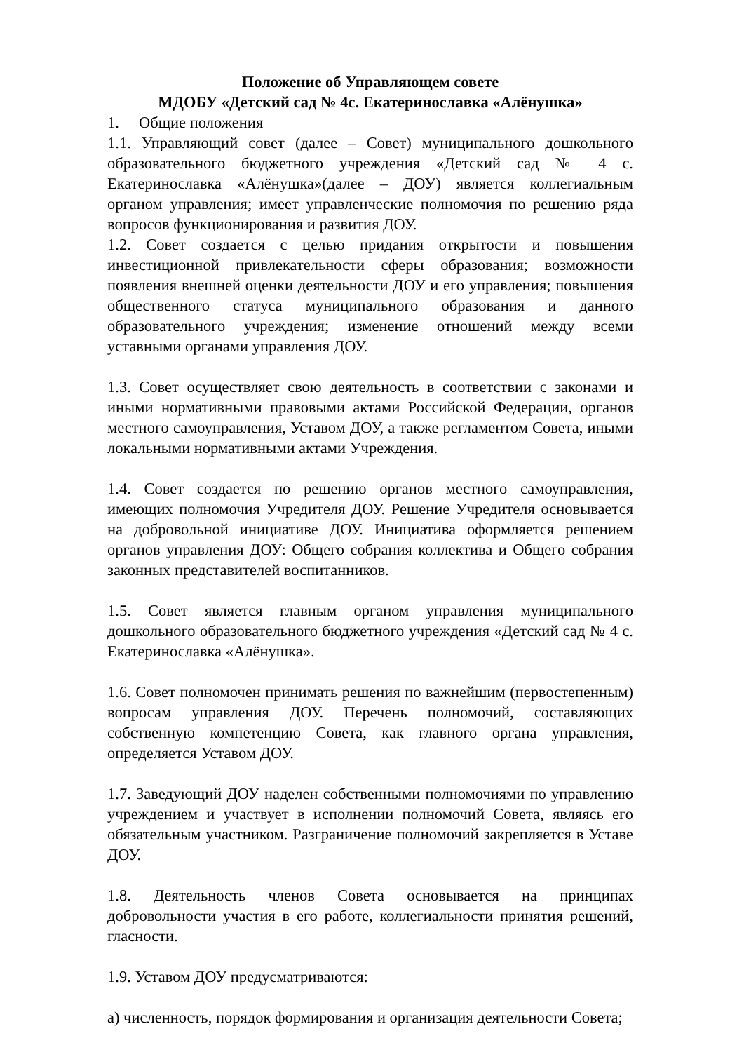Положение об Управляющем совете
МДОБУ «Детский сад № 4с. Екатеринославка «Алёнушка»
1. Общие положения
1.1. Управляющий совет (далее – Совет) муниципального дошкольного образовательного бюджетного учреждения «Детский сад № 4 с. Екатеринославка «Алёнушка»(далее – ДОУ) является коллегиальным органом управления; имеет управленческие полномочия по решению ряда вопросов функционирования и развития ДОУ.
1.2. Совет создается с целью придания открытости и повышения инвестиционной привлекательности сферы образования; возможности появления внешней оценки деятельности ДОУ и его управления; повышения общественного статуса муниципального образования и данного образовательного учреждения; изменение отношений между всеми уставными органами управления ДОУ.
1.3. Совет осуществляет свою деятельность в соответствии с законами и иными нормативными правовыми актами Российской Федерации, органов местного самоуправления, Уставом ДОУ, а также регламентом Совета, иными локальными нормативными актами Учреждения.
1.4. Совет создается по решению органов местного самоуправления, имеющих полномочия Учредителя ДОУ. Решение Учредителя основывается на добровольной инициативе ДОУ. Инициатива оформляется решением органов управления ДОУ: Общего собрания коллектива и Общего собрания законных представителей воспитанников.
1.5. Совет является главным органом управления муниципального дошкольного образовательного бюджетного учреждения «Детский сад № 4 с. Екатеринославка «Алёнушка».
1.6. Совет полномочен принимать решения по важнейшим (первостепенным) вопросам управления ДОУ. Перечень полномочий, составляющих собственную компетенцию Совета, как главного органа управления, определяется Уставом ДОУ.
1.7. Заведующий ДОУ наделен собственными полномочиями по управлению учреждением и участвует в исполнении полномочий Совета, являясь его обязательным участником. Разграничение полномочий закрепляется в Уставе ДОУ.
1.8. Деятельность членов Совета основывается на принципах добровольности участия в его работе, коллегиальности принятия решений, гласности.
1.9. Уставом ДОУ предусматриваются:
а) численность, порядок формирования и организация деятельности Совета;